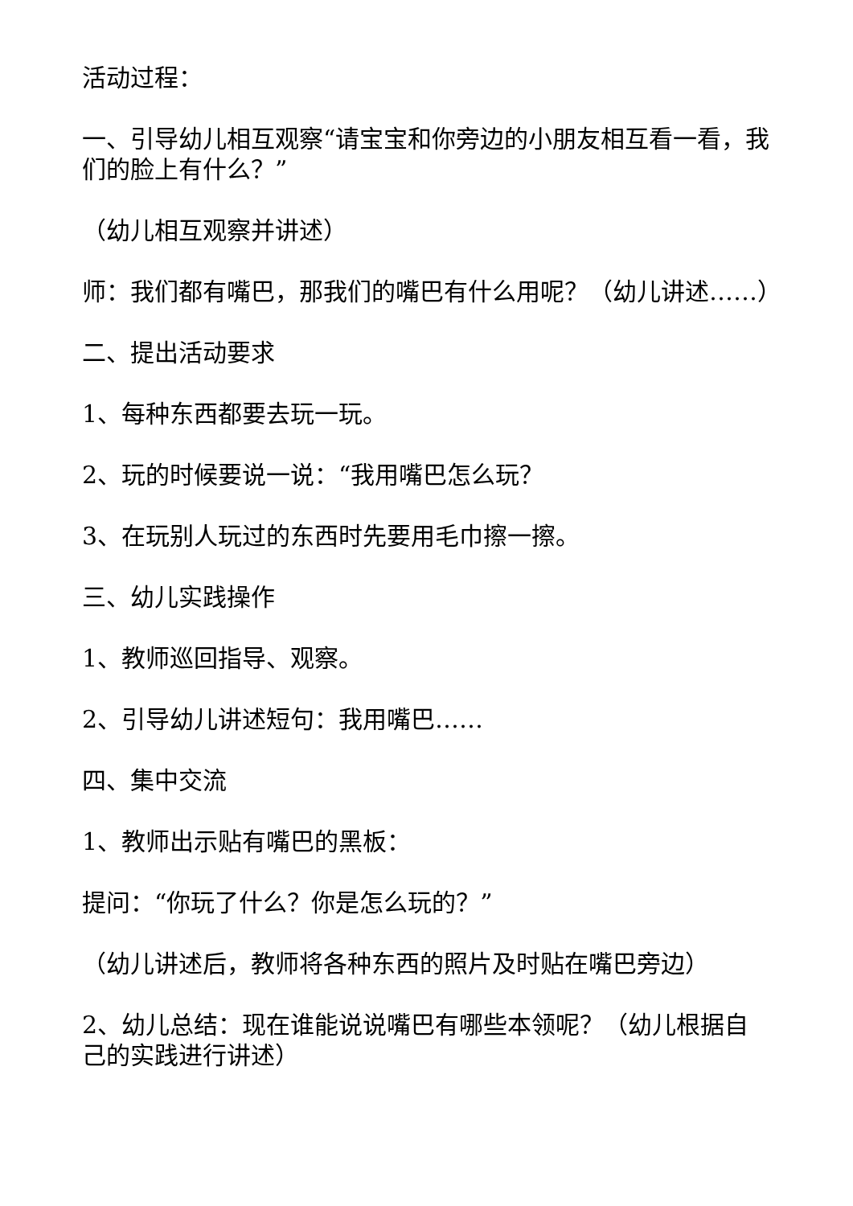活动过程：
一、引导幼儿相互观察“请宝宝和你旁边的小朋友相互看一看，我们的脸上有什么？”
（幼儿相互观察并讲述）
师：我们都有嘴巴，那我们的嘴巴有什么用呢？（幼儿讲述……）
二、提出活动要求
1、每种东西都要去玩一玩。
2、玩的时候要说一说：“我用嘴巴怎么玩？
3、在玩别人玩过的东西时先要用毛巾擦一擦。
三、幼儿实践操作
1、教师巡回指导、观察。
2、引导幼儿讲述短句：我用嘴巴……
四、集中交流
1、教师出示贴有嘴巴的黑板：
提问：“你玩了什么？你是怎么玩的？”
（幼儿讲述后，教师将各种东西的照片及时贴在嘴巴旁边）
2、幼儿总结：现在谁能说说嘴巴有哪些本领呢？（幼儿根据自己的实践进行讲述）